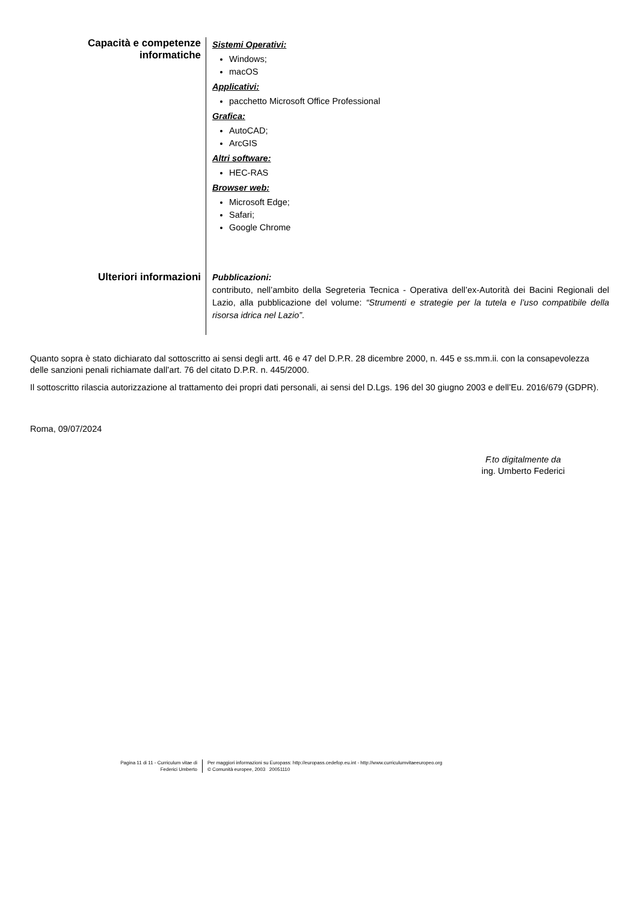Capacità e competenze informatiche
Sistemi Operativi:
Windows;
macOS
Applicativi:
pacchetto Microsoft Office Professional
Grafica:
AutoCAD;
ArcGIS
Altri software:
HEC-RAS
Browser web:
Microsoft Edge;
Safari;
Google Chrome
Ulteriori informazioni
Pubblicazioni:
contributo, nell’ambito della Segreteria Tecnica - Operativa dell’ex-Autorità dei Bacini Regionali del Lazio, alla pubblicazione del volume: “Strumenti e strategie per la tutela e l’uso compatibile della risorsa idrica nel Lazio”.
Quanto sopra è stato dichiarato dal sottoscritto ai sensi degli artt. 46 e 47 del D.P.R. 28 dicembre 2000, n. 445 e ss.mm.ii. con la consapevolezza delle sanzioni penali richiamate dall’art. 76 del citato D.P.R. n. 445/2000.
Il sottoscritto rilascia autorizzazione al trattamento dei propri dati personali, ai sensi del D.Lgs. 196 del 30 giugno 2003 e dell’Eu. 2016/679 (GDPR).
Roma, 09/07/2024
F.to digitalmente da
ing. Umberto Federici
Pagina 11 di 11 - Curriculum vitae di
Federici Umberto
Per maggiori informazioni su Europass: http://europass.cedefop.eu.int - http://www.curriculumvitaeeuropeo.org
© Comunità europee, 2003 20051110